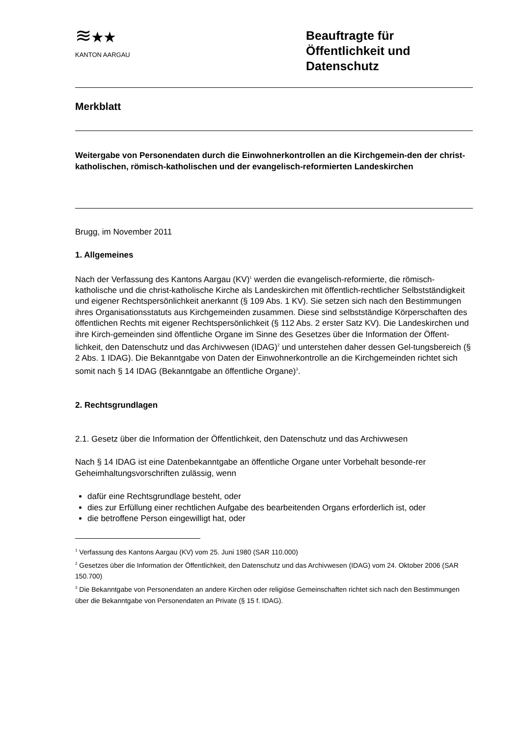≋★★
KANTON AARGAU
Beauftragte für Öffentlichkeit und Datenschutz
Merkblatt
Weitergabe von Personendaten durch die Einwohnerkontrollen an die Kirchgemein-den der christ-katholischen, römisch-katholischen und der evangelisch-reformierten Landeskirchen
Brugg, im November 2011
1. Allgemeines
Nach der Verfassung des Kantons Aargau (KV)<sup>1</sup> werden die evangelisch-reformierte, die römisch-katholische und die christ-katholische Kirche als Landeskirchen mit öffentlich-rechtlicher Selbstständigkeit und eigener Rechtspersönlichkeit anerkannt (§ 109 Abs. 1 KV). Sie setzen sich nach den Bestimmungen ihres Organisationsstatuts aus Kirchgemeinden zusammen. Diese sind selbstständige Körperschaften des öffentlichen Rechts mit eigener Rechtspersönlichkeit (§ 112 Abs. 2 erster Satz KV). Die Landeskirchen und ihre Kirch-gemeinden sind öffentliche Organe im Sinne des Gesetzes über die Information der Öffent-lichkeit, den Datenschutz und das Archivwesen (IDAG)<sup>2</sup> und unterstehen daher dessen Gel-tungsbereich (§ 2 Abs. 1 IDAG). Die Bekanntgabe von Daten der Einwohnerkontrolle an die Kirchgemeinden richtet sich somit nach § 14 IDAG (Bekanntgabe an öffentliche Organe)<sup>3</sup>.
2. Rechtsgrundlagen
2.1. Gesetz über die Information der Öffentlichkeit, den Datenschutz und das Archivwesen
Nach § 14 IDAG ist eine Datenbekanntgabe an öffentliche Organe unter Vorbehalt besonde-rer Geheimhaltungsvorschriften zulässig, wenn
dafür eine Rechtsgrundlage besteht, oder
dies zur Erfüllung einer rechtlichen Aufgabe des bearbeitenden Organs erforderlich ist, oder
die betroffene Person eingewilligt hat, oder
<sup>1</sup> Verfassung des Kantons Aargau (KV) vom 25. Juni 1980 (SAR 110.000)
<sup>2</sup> Gesetzes über die Information der Öffentlichkeit, den Datenschutz und das Archivwesen (IDAG) vom 24. Oktober 2006 (SAR 150.700)
<sup>3</sup> Die Bekanntgabe von Personendaten an andere Kirchen oder religiöse Gemeinschaften richtet sich nach den Bestimmungen über die Bekanntgabe von Personendaten an Private (§ 15 f. IDAG).